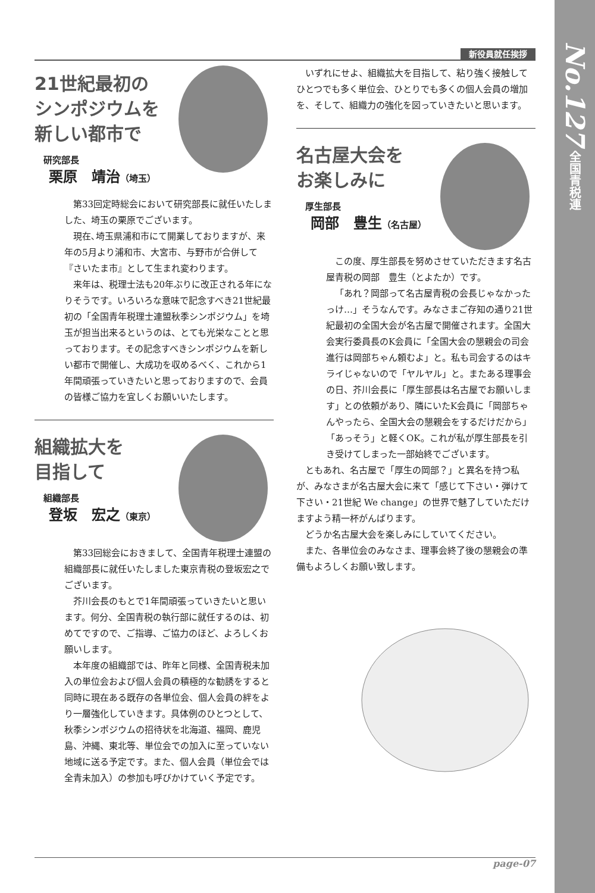No.127 全国青税連
新役員就任挨拶
21世紀最初の
シンポジウムを
新しい都市で
研究部長
栗原　靖治（埼玉）
第33回定時総会において研究部長に就任いたしました、埼玉の栗原でございます。
現在､埼玉県浦和市にて開業しておりますが、来年の5月より浦和市、大宮市、与野市が合併して『さいたま市』として生まれ変わります。
来年は、税理士法も20年ぶりに改正される年になりそうです。いろいろな意味で記念すべき21世紀最初の「全国青年税理士連盟秋季シンポジウム」を埼玉が担当出来るというのは、とても光栄なことと思っております。その記念すべきシンポジウムを新しい都市で開催し、大成功を収めるべく、これから1年間頑張っていきたいと思っておりますので、会員の皆様ご協力を宜しくお願いいたします。
組織拡大を
目指して
組織部長
登坂　宏之（東京）
第33回総会におきまして、全国青年税理士連盟の組織部長に就任いたしました東京青税の登坂宏之でございます。
芥川会長のもとで1年間頑張っていきたいと思います。何分、全国青税の執行部に就任するのは、初めてですので、ご指導、ご協力のほど、よろしくお願いします。
本年度の組織部では、昨年と同様、全国青税未加入の単位会および個人会員の積極的な勧誘をすると同時に現在ある既存の各単位会、個人会員の絆をより一層強化していきます。具体例のひとつとして、秋季シンポジウムの招待状を北海道、福岡、鹿児島、沖縄、東北等、単位会での加入に至っていない地域に送る予定です。また、個人会員（単位会では全青未加入）の参加も呼びかけていく予定です。
いずれにせよ、組織拡大を目指して、粘り強く接触してひとつでも多く単位会、ひとりでも多くの個人会員の増加を、そして、組織力の強化を図っていきたいと思います。
名古屋大会を
お楽しみに
厚生部長
岡部　豊生（名古屋）
この度、厚生部長を努めさせていただきます名古屋青税の岡部　豊生（とよたか）です。
「あれ？岡部って名古屋青税の会長じゃなかったっけ…」そうなんです。みなさまご存知の通り21世紀最初の全国大会が名古屋で開催されます。全国大会実行委員長のK会員に「全国大会の懇親会の司会進行は岡部ちゃん頼むよ」と。私も司会するのはキライじゃないので「ヤルヤル」と。またある理事会の日、芥川会長に「厚生部長は名古屋でお願いします」との依頼があり、隣にいたK会員に「岡部ちゃんやったら、全国大会の懇親会をするだけだから」「あっそう」と軽くOK。これが私が厚生部長を引き受けてしまった一部始終でございます。
ともあれ、名古屋で「厚生の岡部？」と異名を持つ私が、みなさまが名古屋大会に来て「感じて下さい・弾けて下さい・21世紀 We change」の世界で魅了していただけますよう精一杯がんばります。
どうか名古屋大会を楽しみにしていてください。
また、各単位会のみなさま、理事会終了後の懇親会の準備もよろしくお願い致します。
page-07